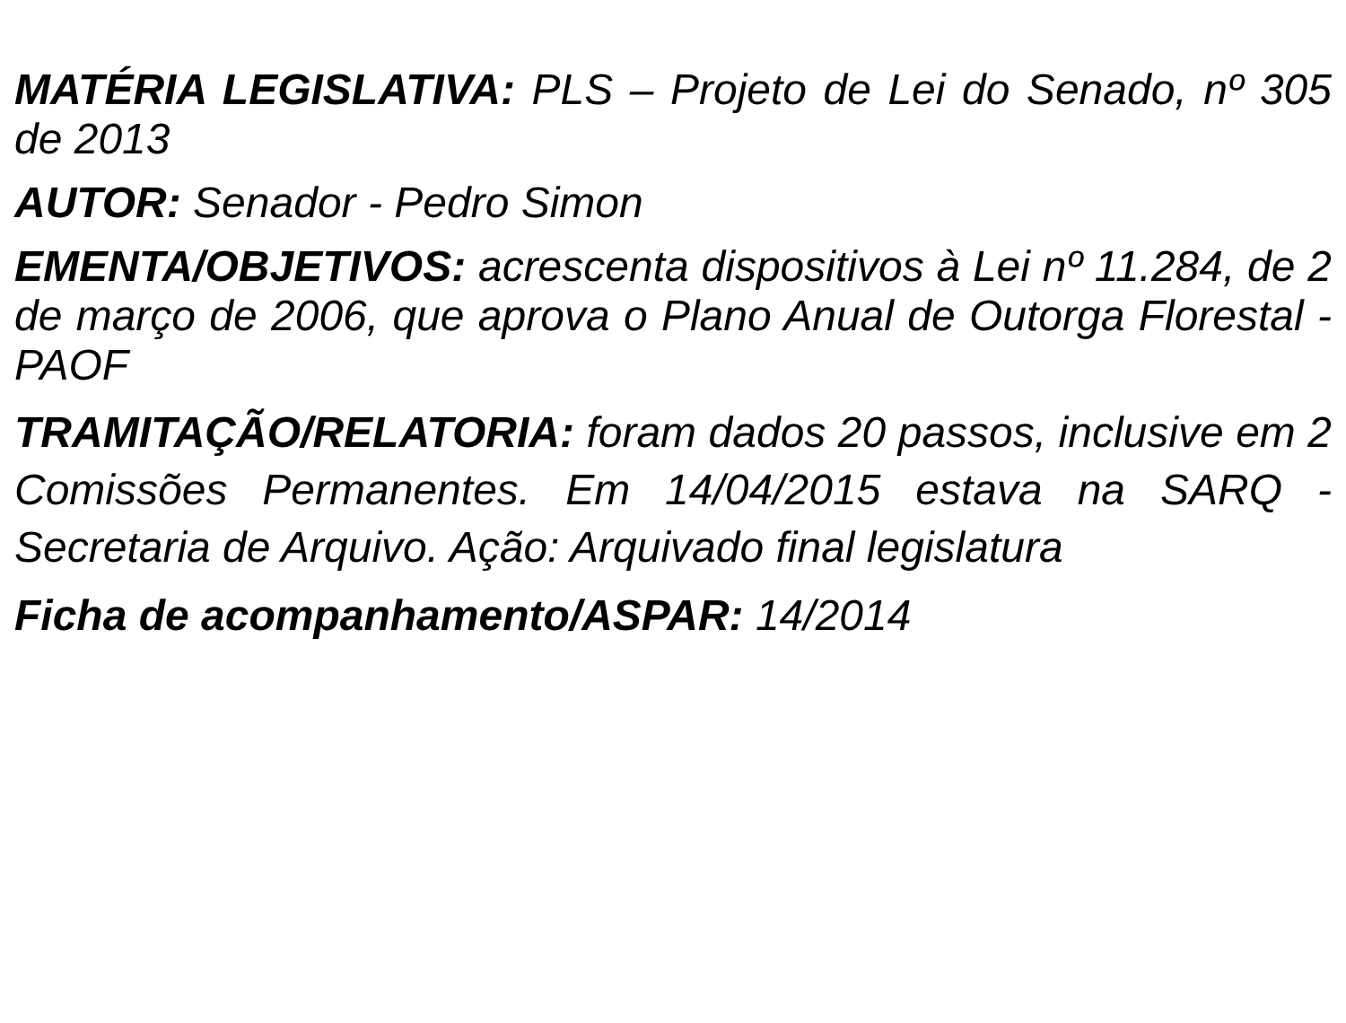MATÉRIA LEGISLATIVA: PLS – Projeto de Lei do Senado, nº 305 de 2013
AUTOR: Senador - Pedro Simon
EMENTA/OBJETIVOS: acrescenta dispositivos à Lei nº 11.284, de 2 de março de 2006, que aprova o Plano Anual de Outorga Florestal - PAOF
TRAMITAÇÃO/RELATORIA: foram dados 20 passos, inclusive em 2 Comissões Permanentes. Em 14/04/2015 estava na SARQ - Secretaria de Arquivo. Ação: Arquivado final legislatura
Ficha de acompanhamento/ASPAR: 14/2014